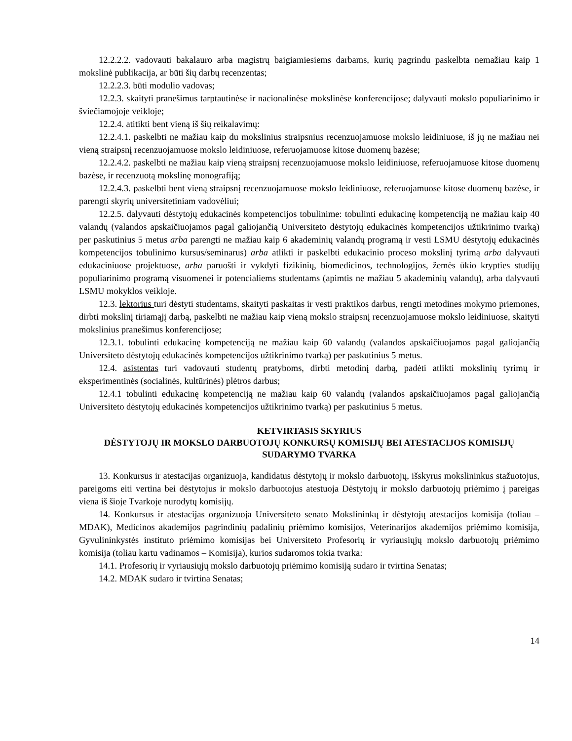12.2.2.2. vadovauti bakalauro arba magistrų baigiamiesiems darbams, kurių pagrindu paskelbta nemažiau kaip 1 mokslinė publikacija, ar būti šių darbų recenzentas;
12.2.2.3. būti modulio vadovas;
12.2.3. skaityti pranešimus tarptautinėse ir nacionalinėse mokslinėse konferencijose; dalyvauti mokslo populiarinimo ir šviečiamojoje veikloje;
12.2.4. atitikti bent vieną iš šių reikalavimų:
12.2.4.1. paskelbti ne mažiau kaip du mokslinius straipsnius recenzuojamuose mokslo leidiniuose, iš jų ne mažiau nei vieną straipsnį recenzuojamuose mokslo leidiniuose, referuojamuose kitose duomenų bazėse;
12.2.4.2. paskelbti ne mažiau kaip vieną straipsnį recenzuojamuose mokslo leidiniuose, referuojamuose kitose duomenų bazėse, ir recenzuotą mokslinę monografiją;
12.2.4.3. paskelbti bent vieną straipsnį recenzuojamuose mokslo leidiniuose, referuojamuose kitose duomenų bazėse, ir parengti skyrių universitetiniam vadovėliui;
12.2.5. dalyvauti dėstytojų edukacinės kompetencijos tobulinime: tobulinti edukacinę kompetenciją ne mažiau kaip 40 valandų (valandos apskaičiuojamos pagal galiojančią Universiteto dėstytojų edukacinės kompetencijos užtikrinimo tvarką) per paskutinius 5 metus arba parengti ne mažiau kaip 6 akademinių valandų programą ir vesti LSMU dėstytojų edukacinės kompetencijos tobulinimo kursus/seminarus) arba atlikti ir paskelbti edukacinio proceso mokslinį tyrimą arba dalyvauti edukaciniuose projektuose, arba paruošti ir vykdyti fizikinių, biomedicinos, technologijos, žemės ūkio krypties studijų populiarinimo programą visuomenei ir potencialiems studentams (apimtis ne mažiau 5 akademinių valandų), arba dalyvauti LSMU mokyklos veikloje.
12.3. lektorius turi dėstyti studentams, skaityti paskaitas ir vesti praktikos darbus, rengti metodines mokymo priemones, dirbti mokslinį tiriamąjį darbą, paskelbti ne mažiau kaip vieną mokslo straipsnį recenzuojamuose mokslo leidiniuose, skaityti mokslinius pranešimus konferencijose;
12.3.1. tobulinti edukacinę kompetenciją ne mažiau kaip 60 valandų (valandos apskaičiuojamos pagal galiojančią Universiteto dėstytojų edukacinės kompetencijos užtikrinimo tvarką) per paskutinius 5 metus.
12.4. asistentas turi vadovauti studentų pratyboms, dirbti metodinį darbą, padėti atlikti mokslinių tyrimų ir eksperimentinės (socialinės, kultūrinės) plėtros darbus;
12.4.1 tobulinti edukacinę kompetenciją ne mažiau kaip 60 valandų (valandos apskaičiuojamos pagal galiojančią Universiteto dėstytojų edukacinės kompetencijos užtikrinimo tvarką) per paskutinius 5 metus.
KETVIRTASIS SKYRIUS
DĖSTYTOJŲ IR MOKSLO DARBUOTOJŲ KONKURSŲ KOMISIJŲ BEI ATESTACIJOS KOMISIJŲ SUDARYMO TVARKA
13. Konkursus ir atestacijas organizuoja, kandidatus dėstytojų ir mokslo darbuotojų, išskyrus mokslininkus stažuotojus, pareigoms eiti vertina bei dėstytojus ir mokslo darbuotojus atestuoja Dėstytojų ir mokslo darbuotojų priėmimo į pareigas viena iš šioje Tvarkoje nurodytų komisijų.
14. Konkursus ir atestacijas organizuoja Universiteto senato Mokslininkų ir dėstytojų atestacijos komisija (toliau – MDAK), Medicinos akademijos pagrindinių padalinių priėmimo komisijos, Veterinarijos akademijos priėmimo komisija, Gyvulininkystės instituto priėmimo komisijas bei Universiteto Profesorių ir vyriausiųjų mokslo darbuotojų priėmimo komisija (toliau kartu vadinamos – Komisija), kurios sudaromos tokia tvarka:
14.1. Profesorių ir vyriausiųjų mokslo darbuotojų priėmimo komisiją sudaro ir tvirtina Senatas;
14.2. MDAK sudaro ir tvirtina Senatas;
14